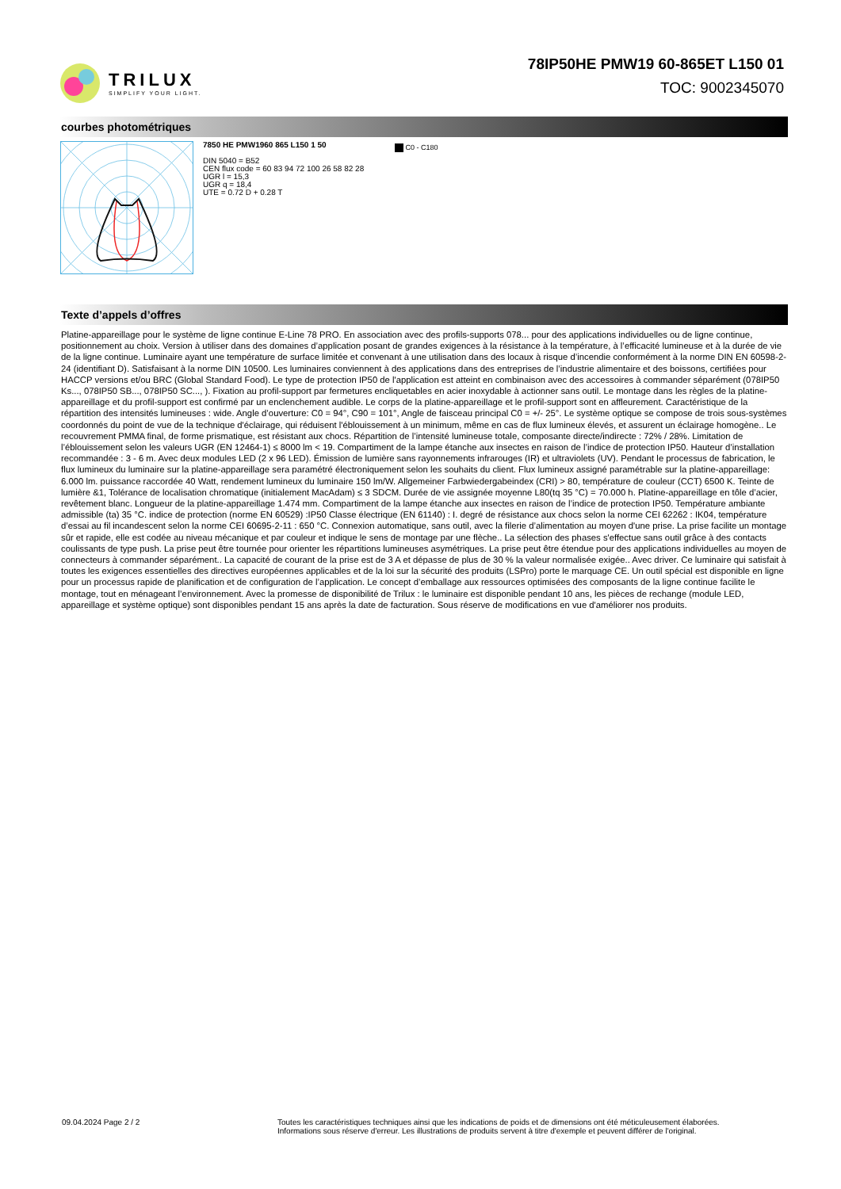TRILUX
SIMPLIFY YOUR LIGHT.
78IP50HE PMW19 60-865ET L150 01
TOC: 9002345070
courbes photométriques
7850 HE PMW1960 865 L150 1 50
DIN 5040 = B52
CEN flux code = 60 83 94 72 100 26 58 82 28
UGR l = 15,3
UGR q = 18,4
UTE = 0.72 D + 0.28 T
C0 - C180
Texte d’appels d’offres
Platine-appareillage pour le système de ligne continue E-Line 78 PRO. En association avec des profils-supports 078... pour des applications individuelles ou de ligne continue, positionnement au choix. Version à utiliser dans des domaines d’application posant de grandes exigences à la résistance à la température, à l’efficacité lumineuse et à la durée de vie de la ligne continue. Luminaire ayant une température de surface limitée et convenant à une utilisation dans des locaux à risque d’incendie conformément à la norme DIN EN 60598-2-24 (identifiant D). Satisfaisant à la norme DIN 10500. Les luminaires conviennent à des applications dans des entreprises de l’industrie alimentaire et des boissons, certifiées pour HACCP versions et/ou BRC (Global Standard Food). Le type de protection IP50 de l'application est atteint en combinaison avec des accessoires à commander séparément (078IP50 Ks..., 078IP50 SB..., 078IP50 SC..., ). Fixation au profil-support par fermetures encliquetables en acier inoxydable à actionner sans outil. Le montage dans les règles de la platine-appareillage et du profil-support est confirmé par un enclenchement audible. Le corps de la platine-appareillage et le profil-support sont en affleurement. Caractéristique de la répartition des intensités lumineuses : wide. Angle d’ouverture: C0 = 94°, C90 = 101°, Angle de faisceau principal C0 = +/- 25°. Le système optique se compose de trois sous-systèmes coordonnés du point de vue de la technique d'éclairage, qui réduisent l'éblouissement à un minimum, même en cas de flux lumineux élevés, et assurent un éclairage homogène.. Le recouvrement PMMA final, de forme prismatique, est résistant aux chocs. Répartition de l’intensité lumineuse totale, composante directe/indirecte : 72% / 28%. Limitation de l’éblouissement selon les valeurs UGR (EN 12464-1) ≤ 8000 lm < 19. Compartiment de la lampe étanche aux insectes en raison de l’indice de protection IP50. Hauteur d’installation recommandée : 3 - 6 m. Avec deux modules LED (2 x 96 LED). Émission de lumière sans rayonnements infrarouges (IR) et ultraviolets (UV). Pendant le processus de fabrication, le flux lumineux du luminaire sur la platine-appareillage sera paramétré électroniquement selon les souhaits du client. Flux lumineux assigné paramétrable sur la platine-appareillage: 6.000 lm. puissance raccordée 40 Watt, rendement lumineux du luminaire 150 lm/W. Allgemeiner Farbwiedergabeindex (CRI) > 80, température de couleur (CCT) 6500 K. Teinte de lumière &1, Tolérance de localisation chromatique (initialement MacAdam) ≤ 3 SDCM. Durée de vie assignée moyenne L80(tq 35 °C) = 70.000 h. Platine-appareillage en tôle d’acier, revêtement blanc. Longueur de la platine-appareillage 1.474 mm. Compartiment de la lampe étanche aux insectes en raison de l’indice de protection IP50. Température ambiante admissible (ta) 35 °C. indice de protection (norme EN 60529) :IP50 Classe électrique (EN 61140) : I. degré de résistance aux chocs selon la norme CEI 62262 : IK04, température d’essai au fil incandescent selon la norme CEI 60695-2-11 : 650 °C. Connexion automatique, sans outil, avec la filerie d’alimentation au moyen d'une prise. La prise facilite un montage sûr et rapide, elle est codée au niveau mécanique et par couleur et indique le sens de montage par une flèche.. La sélection des phases s'effectue sans outil grâce à des contacts coulissants de type push. La prise peut être tournée pour orienter les répartitions lumineuses asymétriques. La prise peut être étendue pour des applications individuelles au moyen de connecteurs à commander séparément.. La capacité de courant de la prise est de 3 A et dépasse de plus de 30 % la valeur normalisée exigée.. Avec driver. Ce luminaire qui satisfait à toutes les exigences essentielles des directives européennes applicables et de la loi sur la sécurité des produits (LSPro) porte le marquage CE. Un outil spécial est disponible en ligne pour un processus rapide de planification et de configuration de l’application. Le concept d’emballage aux ressources optimisées des composants de la ligne continue facilite le montage, tout en ménageant l’environnement. Avec la promesse de disponibilité de Trilux : le luminaire est disponible pendant 10 ans, les pièces de rechange (module LED, appareillage et système optique) sont disponibles pendant 15 ans après la date de facturation. Sous réserve de modifications en vue d'améliorer nos produits.
09.04.2024 Page 2 / 2 Toutes les caractéristiques techniques ainsi que les indications de poids et de dimensions ont été méticuleusement élaborées.
Informations sous réserve d'erreur. Les illustrations de produits servent à titre d'exemple et peuvent différer de l'original.